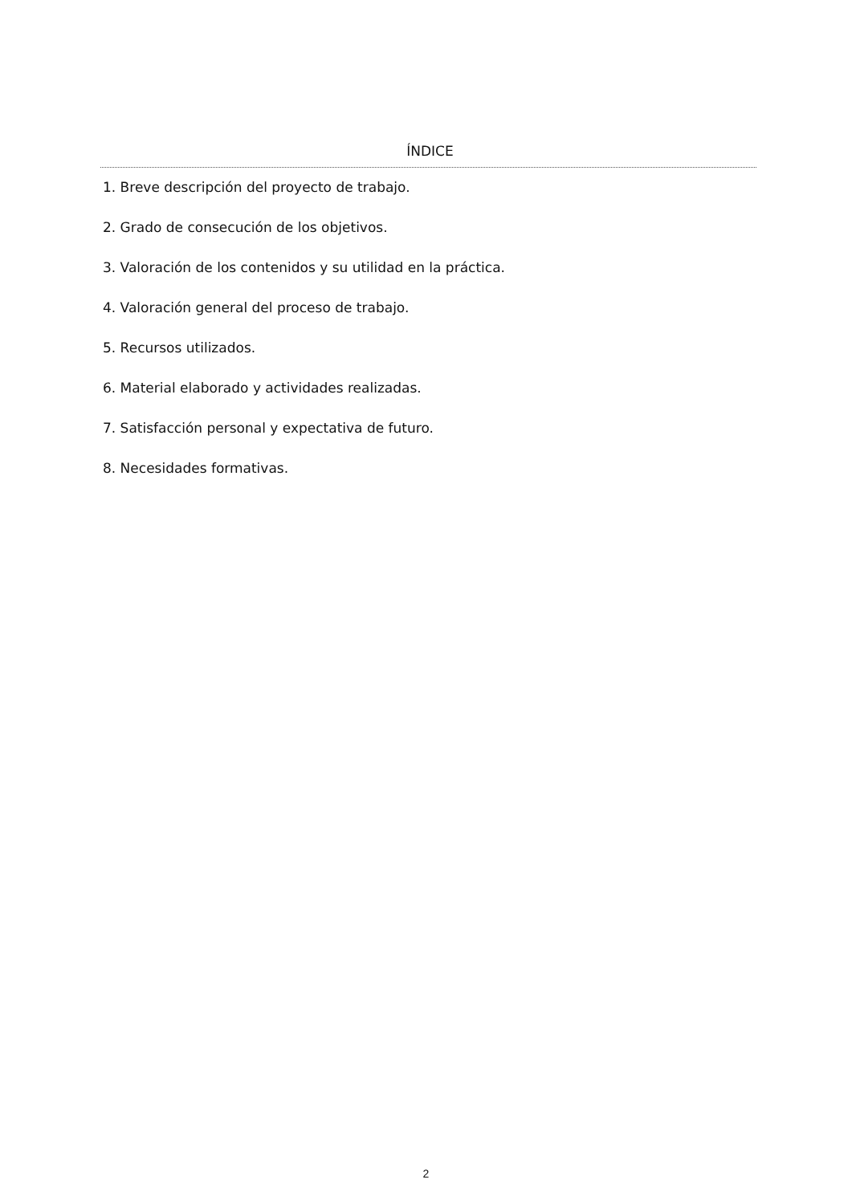ÍNDICE
1. Breve descripción del proyecto de trabajo.
2. Grado de consecución de los objetivos.
3. Valoración de los contenidos y su utilidad en la práctica.
4. Valoración general del proceso de trabajo.
5. Recursos utilizados.
6. Material elaborado y actividades realizadas.
7. Satisfacción personal y expectativa de futuro.
8. Necesidades formativas.
2